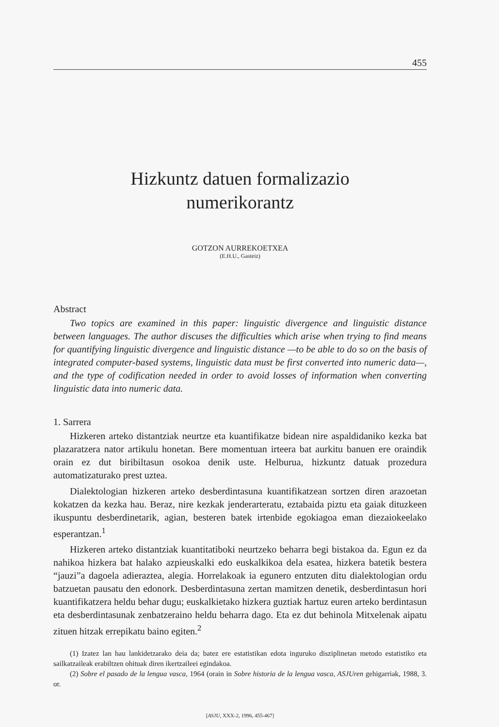455
Hizkuntz datuen formalizazio
numerikorantz
GOTZON AURREKOETXEA
(E.H.U., Gasteiz)
Abstract
Two topics are examined in this paper: linguistic divergence and linguistic distance between languages. The author discuses the difficulties which arise when trying to find means for quantifying linguistic divergence and linguistic distance —to be able to do so on the basis of integrated computer-based systems, linguistic data must be first converted into numeric data—, and the type of codification needed in order to avoid losses of information when converting linguistic data into numeric data.
1. Sarrera
Hizkeren arteko distantziak neurtze eta kuantifikatze bidean nire aspaldidaniko kezka bat plazaratzera nator artikulu honetan. Bere momentuan irteera bat aurkitu banuen ere oraindik orain ez dut biribiltasun osokoa denik uste. Helburua, hizkuntz datuak prozedura automatizaturako prest uztea.
Dialektologian hizkeren arteko desberdintasuna kuantifikatzean sortzen diren arazoetan kokatzen da kezka hau. Beraz, nire kezkak jenderarteratu, eztabaida piztu eta gaiak dituzkeen ikuspuntu desberdinetarik, agian, besteren batek irtenbide egokiagoa eman diezaiokeelako esperantzan.<sup>1</sup>
Hizkeren arteko distantziak kuantitatiboki neurtzeko beharra begi bistakoa da. Egun ez da nahikoa hizkera bat halako azpieuskalki edo euskalkikoa dela esatea, hizkera batetik bestera “jauzi”a dagoela adieraztea, alegia. Horrelakoak ia egunero entzuten ditu dialektologian ordu batzuetan pausatu den edonork. Desberdintasuna zertan mamitzen denetik, desberdintasun hori kuantifikatzera heldu behar dugu; euskalkietako hizkera guztiak hartuz euren arteko berdintasun eta desberdintasunak zenbatzeraino heldu beharra dago. Eta ez dut behinola Mitxelenak aipatu zituen hitzak errepikatu baino egiten.<sup>2</sup>
(1) Izatez lan hau lankidetzarako deia da; batez ere estatistikan edota inguruko disziplinetan metodo estatistiko eta sailkatzaileak erabiltzen ohituak diren ikertzaileei egindakoa.
(2) Sobre el pasado de la lengua vasca, 1964 (orain in Sobre historia de la lengua vasca, ASJUren gehigarriak, 1988, 3. or.
[ASJU, XXX-2, 1996, 455-467]